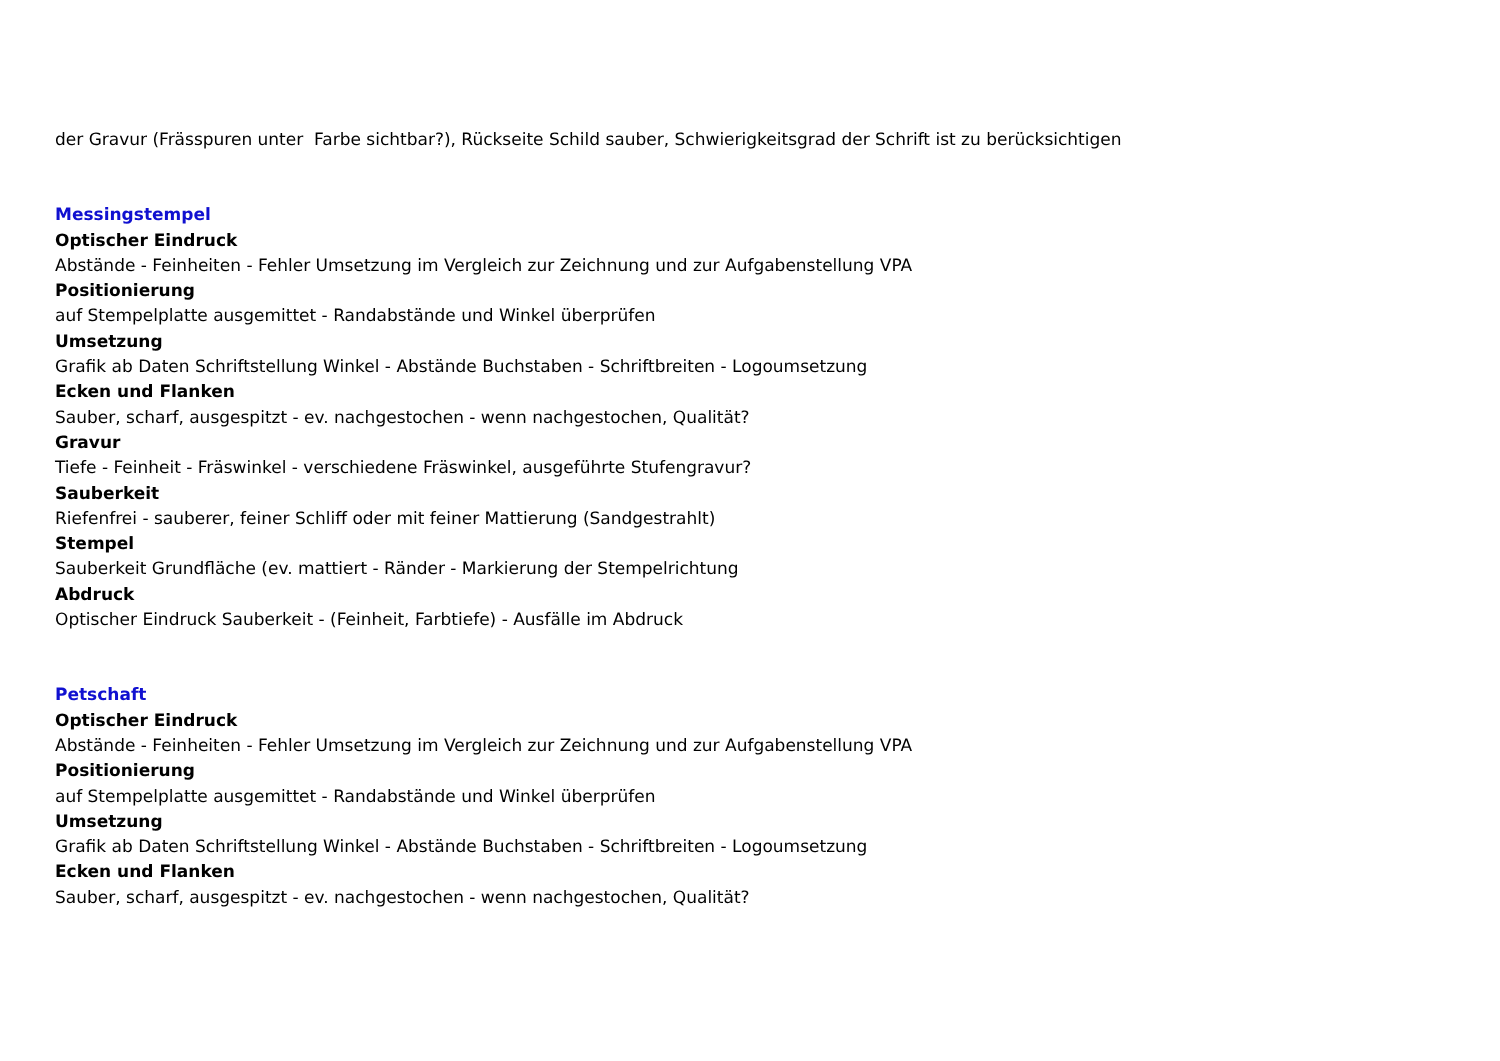der Gravur (Frässpuren unter Farbe sichtbar?), Rückseite Schild sauber, Schwierigkeitsgrad der Schrift ist zu berücksichtigen
Messingstempel
Optischer Eindruck
Abstände - Feinheiten - Fehler Umsetzung im Vergleich zur Zeichnung und zur Aufgabenstellung VPA
Positionierung
auf Stempelplatte ausgemittet - Randabstände und Winkel überprüfen
Umsetzung
Grafik ab Daten Schriftstellung Winkel - Abstände Buchstaben - Schriftbreiten - Logoumsetzung
Ecken und Flanken
Sauber, scharf, ausgespitzt - ev. nachgestochen - wenn nachgestochen, Qualität?
Gravur
Tiefe - Feinheit - Fräswinkel - verschiedene Fräswinkel, ausgeführte Stufengravur?
Sauberkeit
Riefenfrei - sauberer, feiner Schliff oder mit feiner Mattierung (Sandgestrahlt)
Stempel
Sauberkeit Grundfläche (ev. mattiert - Ränder - Markierung der Stempelrichtung
Abdruck
Optischer Eindruck Sauberkeit - (Feinheit, Farbtiefe) - Ausfälle im Abdruck
Petschaft
Optischer Eindruck
Abstände - Feinheiten - Fehler Umsetzung im Vergleich zur Zeichnung und zur Aufgabenstellung VPA
Positionierung
auf Stempelplatte ausgemittet - Randabstände und Winkel überprüfen
Umsetzung
Grafik ab Daten Schriftstellung Winkel - Abstände Buchstaben - Schriftbreiten - Logoumsetzung
Ecken und Flanken
Sauber, scharf, ausgespitzt - ev. nachgestochen - wenn nachgestochen, Qualität?